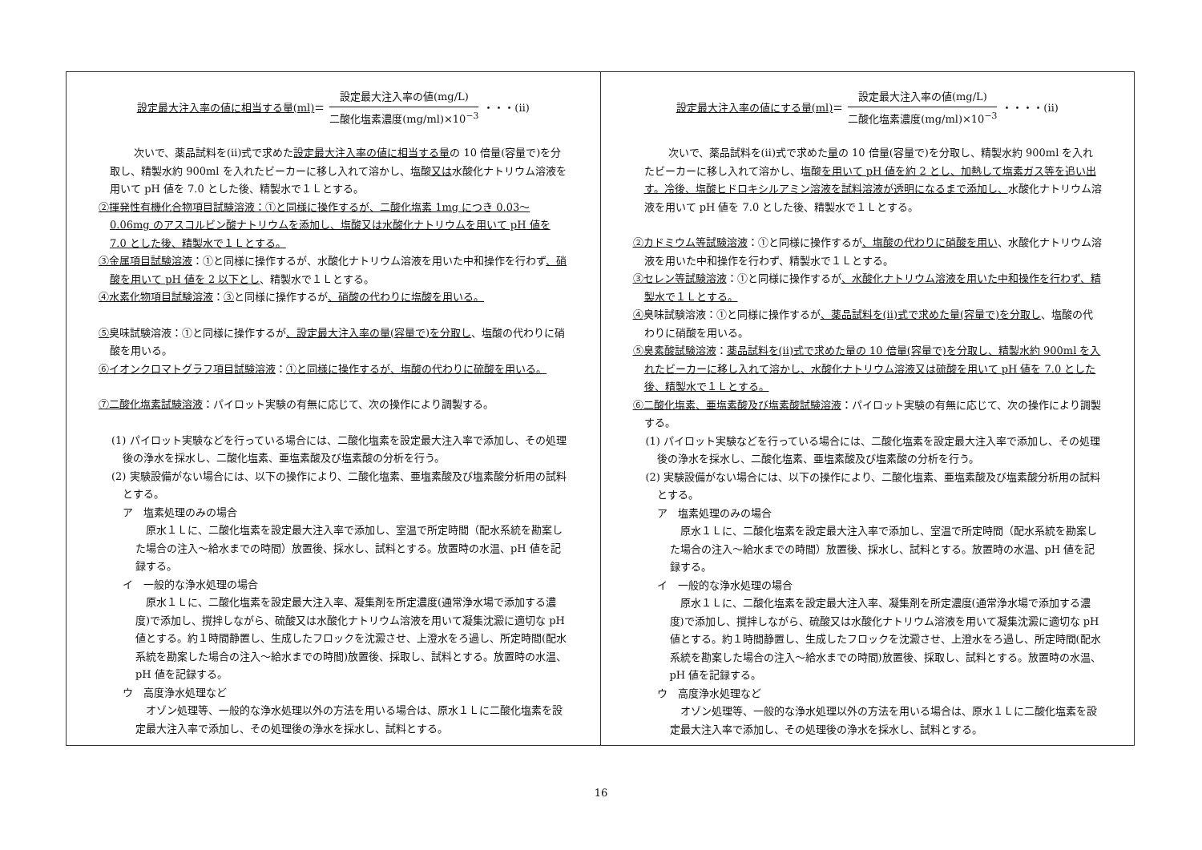| 設定最大注入率の値に相当する量(ml) ＝ 設定最大注入率の値(mg/L) 二酸化塩素濃度(mg/ml)×10<sup>−3</sup> ・・・(ⅱ) 次いで、薬品試料を(ⅱ)式で求めた 設定最大注入率の値に相当する量 の 10 倍量(容量で)を分取し、精製水約 900ml を入れたビーカーに移し入れて溶かし、塩酸 又は 水酸化ナトリウム溶液を用いて pH 値を 7.0 とした後、精製水で１Ｌとする。 ②揮発性有機化合物項目試験溶液：①と同様に操作するが、二酸化塩素 1mg につき 0.03〜0.06mg のアスコルビン酸ナトリウムを添加し、塩酸又は水酸化ナトリウムを用いて pH 値を 7.0 とした後、精製水で１Ｌとする。 ③金属項目試験溶液 ：①と同様に操作するが、水酸化ナトリウム溶液を用いた中和操作を行わず 、硝酸を用いて pH 値を 2 以下とし 、精製水で１Ｌとする。 ④水素化物項目試験溶液 ： ③ と同様に操作するが 、硝酸の代わりに塩酸を用いる。 ⑤ 臭味試験溶液：①と同様に操作するが 、設定最大注入率の量(容量で)を分取し 、塩酸の代わりに硝酸を用いる。 ⑥イオンクロマトグラフ項目試験溶液 ： ①と同様に操作するが、塩酸の代わりに硫酸を用いる。 ⑦二酸化塩素試験溶液 ：パイロット実験の有無に応じて、次の操作により調製する。 (1) パイロット実験などを行っている場合には、二酸化塩素を設定最大注入率で添加し、その処理後の浄水を採水し、二酸化塩素、亜塩素酸及び塩素酸の分析を行う。 (2) 実験設備がない場合には、以下の操作により、二酸化塩素、亜塩素酸及び塩素酸分析用の試料とする。 ア 塩素処理のみの場合 原水１Ｌに、二酸化塩素を設定最大注入率で添加し、室温で所定時間（配水系統を勘案した場合の注入〜給水までの時間）放置後、採水し、試料とする。放置時の水温、pH 値を記録する。 イ 一般的な浄水処理の場合 原水１Ｌに、二酸化塩素を設定最大注入率、凝集剤を所定濃度(通常浄水場で添加する濃度)で添加し、撹拌しながら、硫酸又は水酸化ナトリウム溶液を用いて凝集沈澱に適切な pH 値とする。約１時間静置し、生成したフロックを沈澱させ、上澄水をろ過し、所定時間(配水系統を勘案した場合の注入〜給水までの時間)放置後、採取し、試料とする。放置時の水温、pH 値を記録する。 ウ 高度浄水処理など オゾン処理等、一般的な浄水処理以外の方法を用いる場合は、原水１Ｌに二酸化塩素を設定最大注入率で添加し、その処理後の浄水を採水し、試料とする。 | 設定最大注入率の値にする量(ml) ＝ 設定最大注入率の値(mg/L) 二酸化塩素濃度(mg/ml)×10<sup>−3</sup> ・・・・(ⅱ) 次いで、薬品試料を(ⅱ)式で求めた 量 の 10 倍量(容量で)を分取し、精製水約 900ml を入れたビーカーに移し入れて溶かし、塩酸 を用いて pH 値を約 2 とし、加熱して塩素ガス等を追い出す。冷後、塩酸ヒドロキシルアミン溶液を試料溶液が透明になるまで添加し、 水酸化ナトリウム溶液を用いて pH 値を 7.0 とした後、精製水で１Ｌとする。 ②カドミウム等試験溶液 ：①と同様に操作するが 、塩酸の代わりに硝酸を用い 、水酸化ナトリウム溶液を用いた中和操作を行わず、精製水で１Ｌとする。 ③セレン等試験溶液 ：①と同様に操作するが 、水酸化ナトリウム溶液を用いた中和操作を行わず、精製水で１Ｌとする。 ④ 臭味試験溶液：①と同様に操作するが 、薬品試料を(ⅱ)式で求めた量(容量で)を分取し 、塩酸の代わりに硝酸を用いる。 ⑤臭素酸試験溶液 ： 薬品試料を(ⅱ)式で求めた量の 10 倍量(容量で)を分取し、精製水約 900ml を入れたビーカーに移し入れて溶かし、水酸化ナトリウム溶液又は硫酸を用いて pH 値を 7.0 とした後、精製水で１Ｌとする。 ⑥二酸化塩素、亜塩素酸及び塩素酸試験溶液 ：パイロット実験の有無に応じて、次の操作により調製する。 (1) パイロット実験などを行っている場合には、二酸化塩素を設定最大注入率で添加し、その処理後の浄水を採水し、二酸化塩素、亜塩素酸及び塩素酸の分析を行う。 (2) 実験設備がない場合には、以下の操作により、二酸化塩素、亜塩素酸及び塩素酸分析用の試料とする。 ア 塩素処理のみの場合 原水１Ｌに、二酸化塩素を設定最大注入率で添加し、室温で所定時間（配水系統を勘案した場合の注入〜給水までの時間）放置後、採水し、試料とする。放置時の水温、pH 値を記録する。 イ 一般的な浄水処理の場合 原水１Ｌに、二酸化塩素を設定最大注入率、凝集剤を所定濃度(通常浄水場で添加する濃度)で添加し、撹拌しながら、硫酸又は水酸化ナトリウム溶液を用いて凝集沈澱に適切な pH 値とする。約１時間静置し、生成したフロックを沈澱させ、上澄水をろ過し、所定時間(配水系統を勘案した場合の注入〜給水までの時間)放置後、採取し、試料とする。放置時の水温、pH 値を記録する。 ウ 高度浄水処理など オゾン処理等、一般的な浄水処理以外の方法を用いる場合は、原水１Ｌに二酸化塩素を設定最大注入率で添加し、その処理後の浄水を採水し、試料とする。 |
16